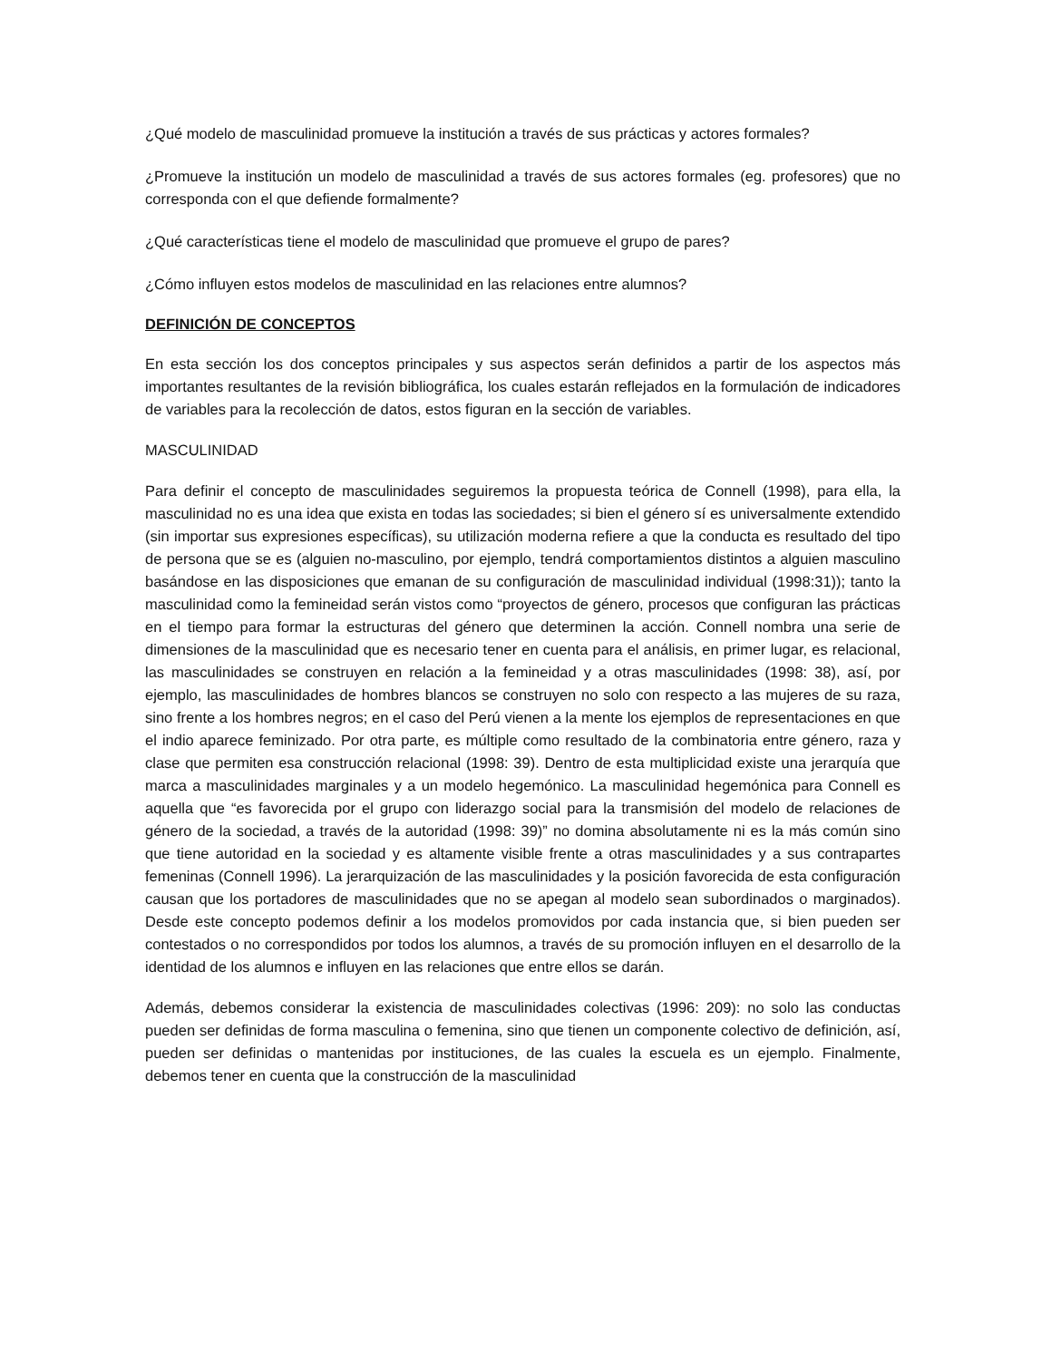¿Qué modelo de masculinidad promueve la institución a través de sus prácticas y actores formales?
¿Promueve la institución un modelo de masculinidad a través de sus actores formales (eg. profesores) que no corresponda con el que defiende formalmente?
¿Qué características tiene el modelo de masculinidad que promueve el grupo de pares?
¿Cómo influyen estos modelos de masculinidad en las relaciones entre alumnos?
DEFINICIÓN DE CONCEPTOS
En esta sección los dos conceptos principales y sus aspectos serán definidos a partir de los aspectos más importantes resultantes de la revisión bibliográfica, los cuales estarán reflejados en la formulación de indicadores de variables para la recolección de datos, estos figuran en la sección de variables.
MASCULINIDAD
Para definir el concepto de masculinidades seguiremos la propuesta teórica de Connell (1998), para ella, la masculinidad no es una idea que exista en todas las sociedades; si bien el género sí es universalmente extendido (sin importar sus expresiones específicas), su utilización moderna refiere a que la conducta es resultado del tipo de persona que se es (alguien no-masculino, por ejemplo, tendrá comportamientos distintos a alguien masculino basándose en las disposiciones que emanan de su configuración de masculinidad individual (1998:31)); tanto la masculinidad como la femineidad serán vistos como “proyectos de género, procesos que configuran las prácticas en el tiempo para formar la estructuras del género que determinen la acción. Connell nombra una serie de dimensiones de la masculinidad que es necesario tener en cuenta para el análisis, en primer lugar, es relacional, las masculinidades se construyen en relación a la femineidad y a otras masculinidades (1998: 38), así, por ejemplo, las masculinidades de hombres blancos se construyen no solo con respecto a las mujeres de su raza, sino frente a los hombres negros; en el caso del Perú vienen a la mente los ejemplos de representaciones en que el indio aparece feminizado. Por otra parte, es múltiple como resultado de la combinatoria entre género, raza y clase que permiten esa construcción relacional (1998: 39). Dentro de esta multiplicidad existe una jerarquía que marca a masculinidades marginales y a un modelo hegemónico. La masculinidad hegemónica para Connell es aquella que “es favorecida por el grupo con liderazgo social para la transmisión del modelo de relaciones de género de la sociedad, a través de la autoridad (1998: 39)” no domina absolutamente ni es la más común sino que tiene autoridad en la sociedad y es altamente visible frente a otras masculinidades y a sus contrapartes femeninas (Connell 1996). La jerarquización de las masculinidades y la posición favorecida de esta configuración causan que los portadores de masculinidades que no se apegan al modelo sean subordinados o marginados). Desde este concepto podemos definir a los modelos promovidos por cada instancia que, si bien pueden ser contestados o no correspondidos por todos los alumnos, a través de su promoción influyen en el desarrollo de la identidad de los alumnos e influyen en las relaciones que entre ellos se darán.
Además, debemos considerar la existencia de masculinidades colectivas (1996: 209): no solo las conductas pueden ser definidas de forma masculina o femenina, sino que tienen un componente colectivo de definición, así, pueden ser definidas o mantenidas por instituciones, de las cuales la escuela es un ejemplo. Finalmente, debemos tener en cuenta que la construcción de la masculinidad